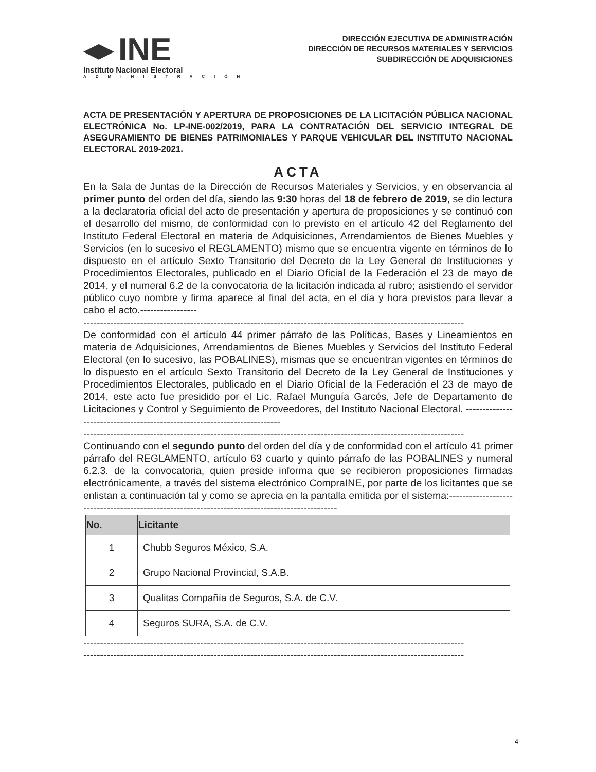INE
Instituto Nacional Electoral
ADMINISTRACIÓN
DIRECCIÓN EJECUTIVA DE ADMINISTRACIÓN
DIRECCIÓN DE RECURSOS MATERIALES Y SERVICIOS
SUBDIRECCIÓN DE ADQUISICIONES
ACTA DE PRESENTACIÓN Y APERTURA DE PROPOSICIONES DE LA LICITACIÓN PÚBLICA NACIONAL ELECTRÓNICA No. LP-INE-002/2019, PARA LA CONTRATACIÓN DEL SERVICIO INTEGRAL DE ASEGURAMIENTO DE BIENES PATRIMONIALES Y PARQUE VEHICULAR DEL INSTITUTO NACIONAL ELECTORAL 2019-2021.
ACTA
En la Sala de Juntas de la Dirección de Recursos Materiales y Servicios, y en observancia al primer punto del orden del día, siendo las 9:30 horas del 18 de febrero de 2019, se dio lectura a la declaratoria oficial del acto de presentación y apertura de proposiciones y se continuó con el desarrollo del mismo, de conformidad con lo previsto en el artículo 42 del Reglamento del Instituto Federal Electoral en materia de Adquisiciones, Arrendamientos de Bienes Muebles y Servicios (en lo sucesivo el REGLAMENTO) mismo que se encuentra vigente en términos de lo dispuesto en el artículo Sexto Transitorio del Decreto de la Ley General de Instituciones y Procedimientos Electorales, publicado en el Diario Oficial de la Federación el 23 de mayo de 2014, y el numeral 6.2 de la convocatoria de la licitación indicada al rubro; asistiendo el servidor público cuyo nombre y firma aparece al final del acta, en el día y hora previstos para llevar a cabo el acto.-----------------
------------------------------------------------------------------------------------------------------------------
De conformidad con el artículo 44 primer párrafo de las Políticas, Bases y Lineamientos en materia de Adquisiciones, Arrendamientos de Bienes Muebles y Servicios del Instituto Federal Electoral (en lo sucesivo, las POBALINES), mismas que se encuentran vigentes en términos de lo dispuesto en el artículo Sexto Transitorio del Decreto de la Ley General de Instituciones y Procedimientos Electorales, publicado en el Diario Oficial de la Federación el 23 de mayo de 2014, este acto fue presidido por el Lic. Rafael Munguía Garcés, Jefe de Departamento de Licitaciones y Control y Seguimiento de Proveedores, del Instituto Nacional Electoral. -------------------------------------------------------------------------
------------------------------------------------------------------------------------------------------------------
Continuando con el segundo punto del orden del día y de conformidad con el artículo 41 primer párrafo del REGLAMENTO, artículo 63 cuarto y quinto párrafo de las POBALINES y numeral 6.2.3. de la convocatoria, quien preside informa que se recibieron proposiciones firmadas electrónicamente, a través del sistema electrónico CompraINE, por parte de los licitantes que se enlistan a continuación tal y como se aprecia en la pantalla emitida por el sistema:-----------------------------------------------------------------------------------------------
| No. | Licitante |
| --- | --- |
| 1 | Chubb Seguros México, S.A. |
| 2 | Grupo Nacional Provincial, S.A.B. |
| 3 | Qualitas Compañía de Seguros, S.A. de C.V. |
| 4 | Seguros SURA, S.A. de C.V. |
------------------------------------------------------------------------------------------------------------------
------------------------------------------------------------------------------------------------------------------
4